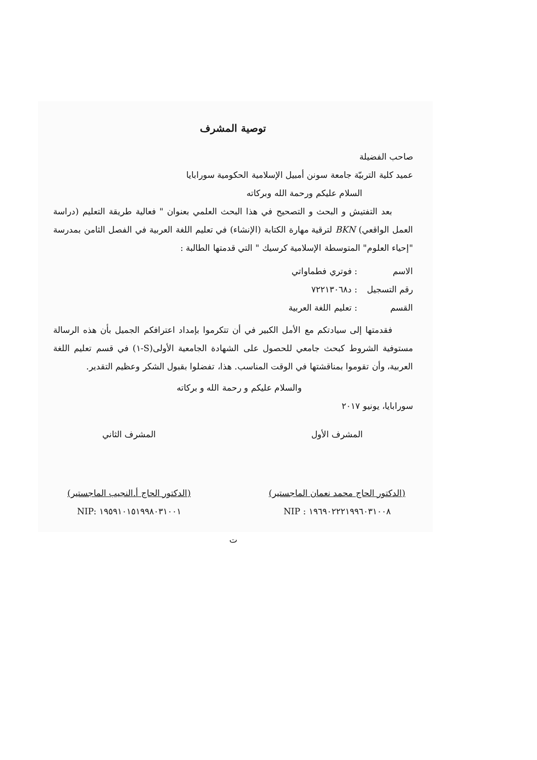توصية المشرف
صاحب الفضيلة
عميد كلية التربيّة جامعة سونن أمبيل الإسلامية الحكومية سورابايا
السلام عليكم ورحمة الله وبركاته
بعد التفتيش و البحث و التصحيح في هذا البحث العلمي بعنوان " فعالية طريقة التعليم (دراسة العمل الواقعي) BKN لترقية مهارة الكتابة (الإنشاء) في تعليم اللغة العربية في الفصل الثامن بمدرسة "إحياء العلوم" المتوسطة الإسلامية كرسيك " التي قدمتها الطالبة :
الاسم: فوتري فطماواتي
رقم التسجيل: د٧٢٢١٣٠٦٨
القسم: تعليم اللغة العربية
فقدمتها إلى سيادتكم مع الأمل الكبير في أن تتكرموا بإمداد اعترافكم الجميل بأن هذه الرسالة مستوفية الشروط كبحث جامعي للحصول على الشهادة الجامعية الأولى(S-١) في قسم تعليم اللغة العربية، وأن تقوموا بمناقشتها في الوقت المناسب. هذا، تفضلوا بقبول الشكر وعظيم التقدير.
والسلام عليكم و رحمة الله و بركاته
سورابايا، يونيو ٢٠١٧
المشرف الأول
(الدكتور الحاج محمد نعمان الماجستير)
NIP : ١٩٦٩٠٢٢٢١٩٩٦٠٣١٠٠٨
المشرف الثاني
(الدكتور الحاج أ.النجيب الماجستير)
NIP: ١٩٥٩١٠١٥١٩٩٨٠٣١٠٠١
ت